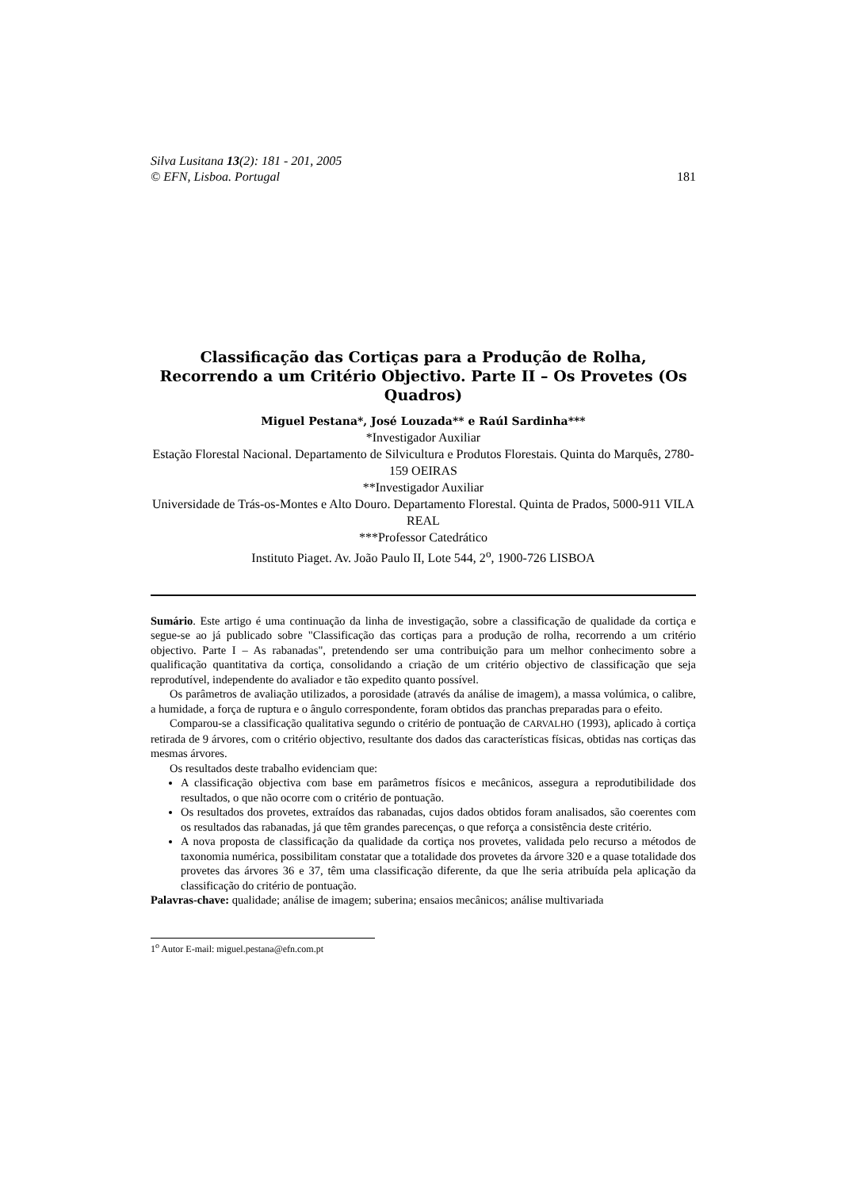Silva Lusitana 13(2): 181 - 201, 2005
© EFN, Lisboa. Portugal 181
Classificação das Cortiças para a Produção de Rolha, Recorrendo a um Critério Objectivo. Parte II – Os Provetes (Os Quadros)
Miguel Pestana*, José Louzada** e Raúl Sardinha***
*Investigador Auxiliar
Estação Florestal Nacional. Departamento de Silvicultura e Produtos Florestais. Quinta do Marquês, 2780-159 OEIRAS
**Investigador Auxiliar
Universidade de Trás-os-Montes e Alto Douro. Departamento Florestal. Quinta de Prados, 5000-911 VILA REAL
***Professor Catedrático
Instituto Piaget. Av. João Paulo II, Lote 544, 2<sup>o</sup>, 1900-726 LISBOA
Sumário. Este artigo é uma continuação da linha de investigação, sobre a classificação de qualidade da cortiça e segue-se ao já publicado sobre "Classificação das cortiças para a produção de rolha, recorrendo a um critério objectivo. Parte I – As rabanadas", pretendendo ser uma contribuição para um melhor conhecimento sobre a qualificação quantitativa da cortiça, consolidando a criação de um critério objectivo de classificação que seja reprodutível, independente do avaliador e tão expedito quanto possível.
Os parâmetros de avaliação utilizados, a porosidade (através da análise de imagem), a massa volúmica, o calibre, a humidade, a força de ruptura e o ângulo correspondente, foram obtidos das pranchas preparadas para o efeito.
Comparou-se a classificação qualitativa segundo o critério de pontuação de CARVALHO (1993), aplicado à cortiça retirada de 9 árvores, com o critério objectivo, resultante dos dados das características físicas, obtidas nas cortiças das mesmas árvores.
Os resultados deste trabalho evidenciam que:
A classificação objectiva com base em parâmetros físicos e mecânicos, assegura a reprodutibilidade dos resultados, o que não ocorre com o critério de pontuação.
Os resultados dos provetes, extraídos das rabanadas, cujos dados obtidos foram analisados, são coerentes com os resultados das rabanadas, já que têm grandes parecenças, o que reforça a consistência deste critério.
A nova proposta de classificação da qualidade da cortiça nos provetes, validada pelo recurso a métodos de taxonomia numérica, possibilitam constatar que a totalidade dos provetes da árvore 320 e a quase totalidade dos provetes das árvores 36 e 37, têm uma classificação diferente, da que lhe seria atribuída pela aplicação da classificação do critério de pontuação.
Palavras-chave: qualidade; análise de imagem; suberina; ensaios mecânicos; análise multivariada
1<sup>o</sup> Autor E-mail: miguel.pestana@efn.com.pt